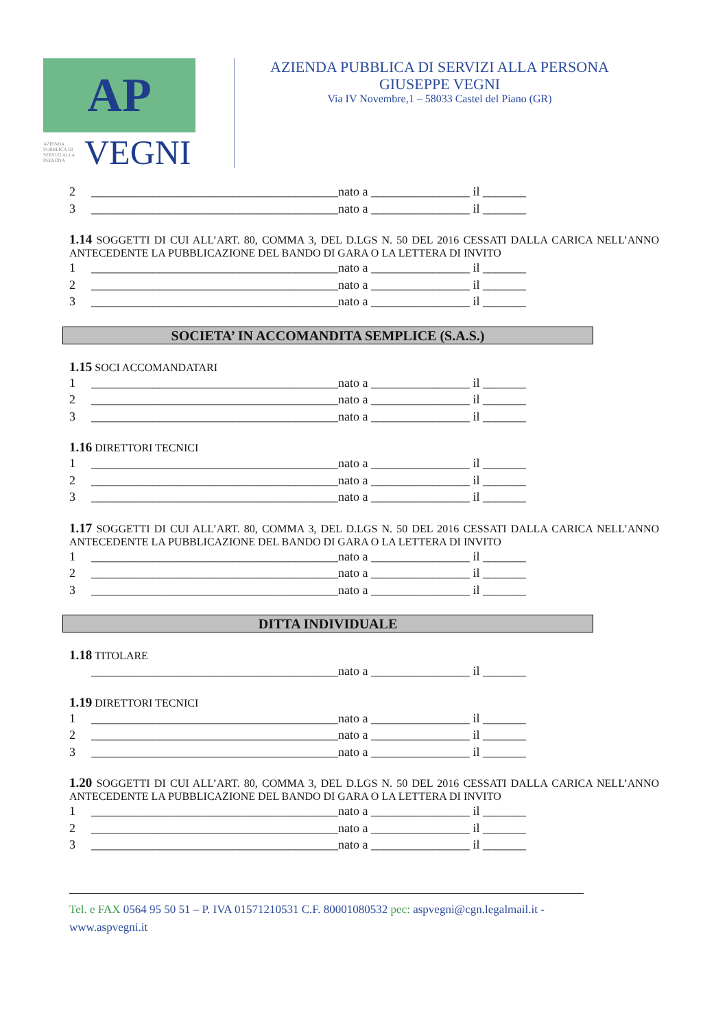AP
AZIENDA PUBBLICA DI SERVIZI ALLA PERSONA VEGNI
AZIENDA PUBBLICA DI SERVIZI ALLA PERSONA
GIUSEPPE VEGNI
Via IV Novembre,1 – 58033 Castel del Piano (GR)
2 ________________________________________nato a ________________ il _______
3 ________________________________________nato a ________________ il _______
1.14 SOGGETTI DI CUI ALL’ART. 80, COMMA 3, DEL D.LGS N. 50 DEL 2016 CESSATI DALLA CARICA NELL’ANNO ANTECEDENTE LA PUBBLICAZIONE DEL BANDO DI GARA O LA LETTERA DI INVITO
1 ________________________________________nato a ________________ il _______
2 ________________________________________nato a ________________ il _______
3 ________________________________________nato a ________________ il _______
SOCIETA’ IN ACCOMANDITA SEMPLICE (S.A.S.)
1.15 SOCI ACCOMANDATARI
1 ________________________________________nato a ________________ il _______
2 ________________________________________nato a ________________ il _______
3 ________________________________________nato a ________________ il _______
1.16 DIRETTORI TECNICI
1 ________________________________________nato a ________________ il _______
2 ________________________________________nato a ________________ il _______
3 ________________________________________nato a ________________ il _______
1.17 SOGGETTI DI CUI ALL’ART. 80, COMMA 3, DEL D.LGS N. 50 DEL 2016 CESSATI DALLA CARICA NELL’ANNO ANTECEDENTE LA PUBBLICAZIONE DEL BANDO DI GARA O LA LETTERA DI INVITO
1 ________________________________________nato a ________________ il _______
2 ________________________________________nato a ________________ il _______
3 ________________________________________nato a ________________ il _______
DITTA INDIVIDUALE
1.18 TITOLARE
________________________________________nato a ________________ il _______
1.19 DIRETTORI TECNICI
1 ________________________________________nato a ________________ il _______
2 ________________________________________nato a ________________ il _______
3 ________________________________________nato a ________________ il _______
1.20 SOGGETTI DI CUI ALL’ART. 80, COMMA 3, DEL D.LGS N. 50 DEL 2016 CESSATI DALLA CARICA NELL’ANNO ANTECEDENTE LA PUBBLICAZIONE DEL BANDO DI GARA O LA LETTERA DI INVITO
1 ________________________________________nato a ________________ il _______
2 ________________________________________nato a ________________ il _______
3 ________________________________________nato a ________________ il _______
Tel. e FAX 0564 95 50 51 – P. IVA 01571210531 C.F. 80001080532 pec: aspvegni@cgn.legalmail.it - www.aspvegni.it